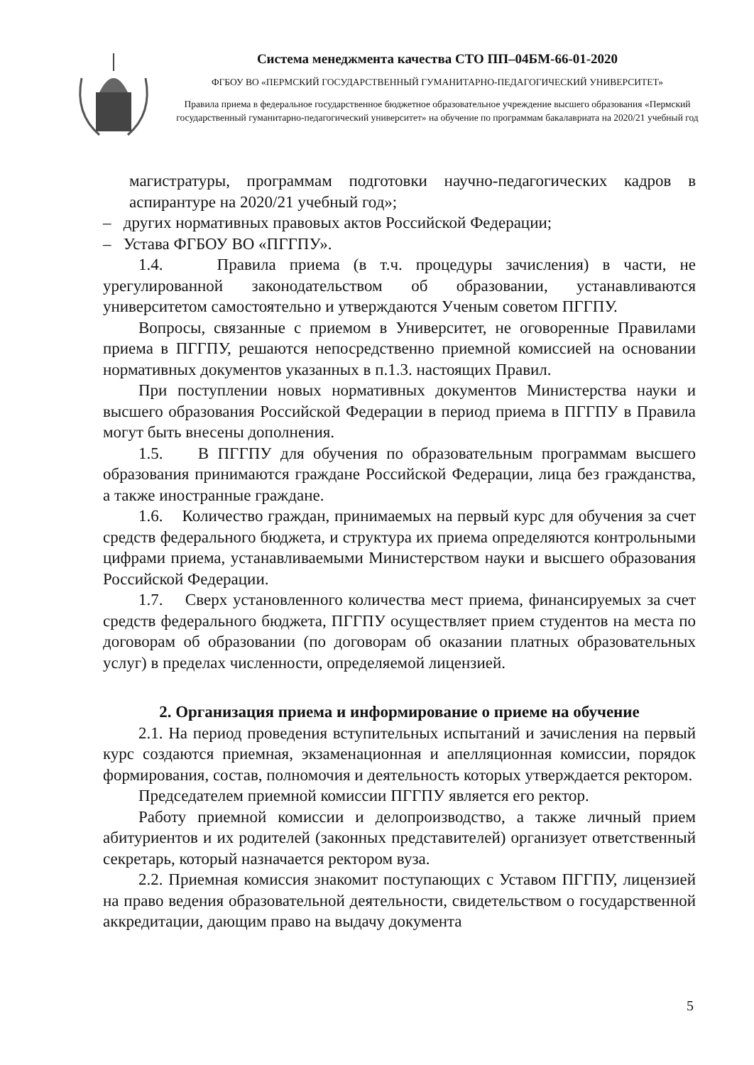Система менеджмента качества СТО ПП–04БМ-66-01-2020
ФГБОУ ВО «ПЕРМСКИЙ ГОСУДАРСТВЕННЫЙ ГУМАНИТАРНО-ПЕДАГОГИЧЕСКИЙ УНИВЕРСИТЕТ»
Правила приема в федеральное государственное бюджетное образовательное учреждение высшего образования «Пермский государственный гуманитарно-педагогический университет» на обучение по программам бакалавриата на 2020/21 учебный год
магистратуры, программам подготовки научно-педагогических кадров в аспирантуре на 2020/21 учебный год»;
– других нормативных правовых актов Российской Федерации;
– Устава ФГБОУ ВО «ПГГПУ».
1.4. Правила приема (в т.ч. процедуры зачисления) в части, не урегулированной законодательством об образовании, устанавливаются университетом самостоятельно и утверждаются Ученым советом ПГГПУ.
Вопросы, связанные с приемом в Университет, не оговоренные Правилами приема в ПГГПУ, решаются непосредственно приемной комиссией на основании нормативных документов указанных в п.1.3. настоящих Правил.
При поступлении новых нормативных документов Министерства науки и высшего образования Российской Федерации в период приема в ПГГПУ в Правила могут быть внесены дополнения.
1.5. В ПГГПУ для обучения по образовательным программам высшего образования принимаются граждане Российской Федерации, лица без гражданства, а также иностранные граждане.
1.6. Количество граждан, принимаемых на первый курс для обучения за счет средств федерального бюджета, и структура их приема определяются контрольными цифрами приема, устанавливаемыми Министерством науки и высшего образования Российской Федерации.
1.7. Сверх установленного количества мест приема, финансируемых за счет средств федерального бюджета, ПГГПУ осуществляет прием студентов на места по договорам об образовании (по договорам об оказании платных образовательных услуг) в пределах численности, определяемой лицензией.
2. Организация приема и информирование о приеме на обучение
2.1. На период проведения вступительных испытаний и зачисления на первый курс создаются приемная, экзаменационная и апелляционная комиссии, порядок формирования, состав, полномочия и деятельность которых утверждается ректором.
Председателем приемной комиссии ПГГПУ является его ректор.
Работу приемной комиссии и делопроизводство, а также личный прием абитуриентов и их родителей (законных представителей) организует ответственный секретарь, который назначается ректором вуза.
2.2. Приемная комиссия знакомит поступающих с Уставом ПГГПУ, лицензией на право ведения образовательной деятельности, свидетельством о государственной аккредитации, дающим право на выдачу документа
5